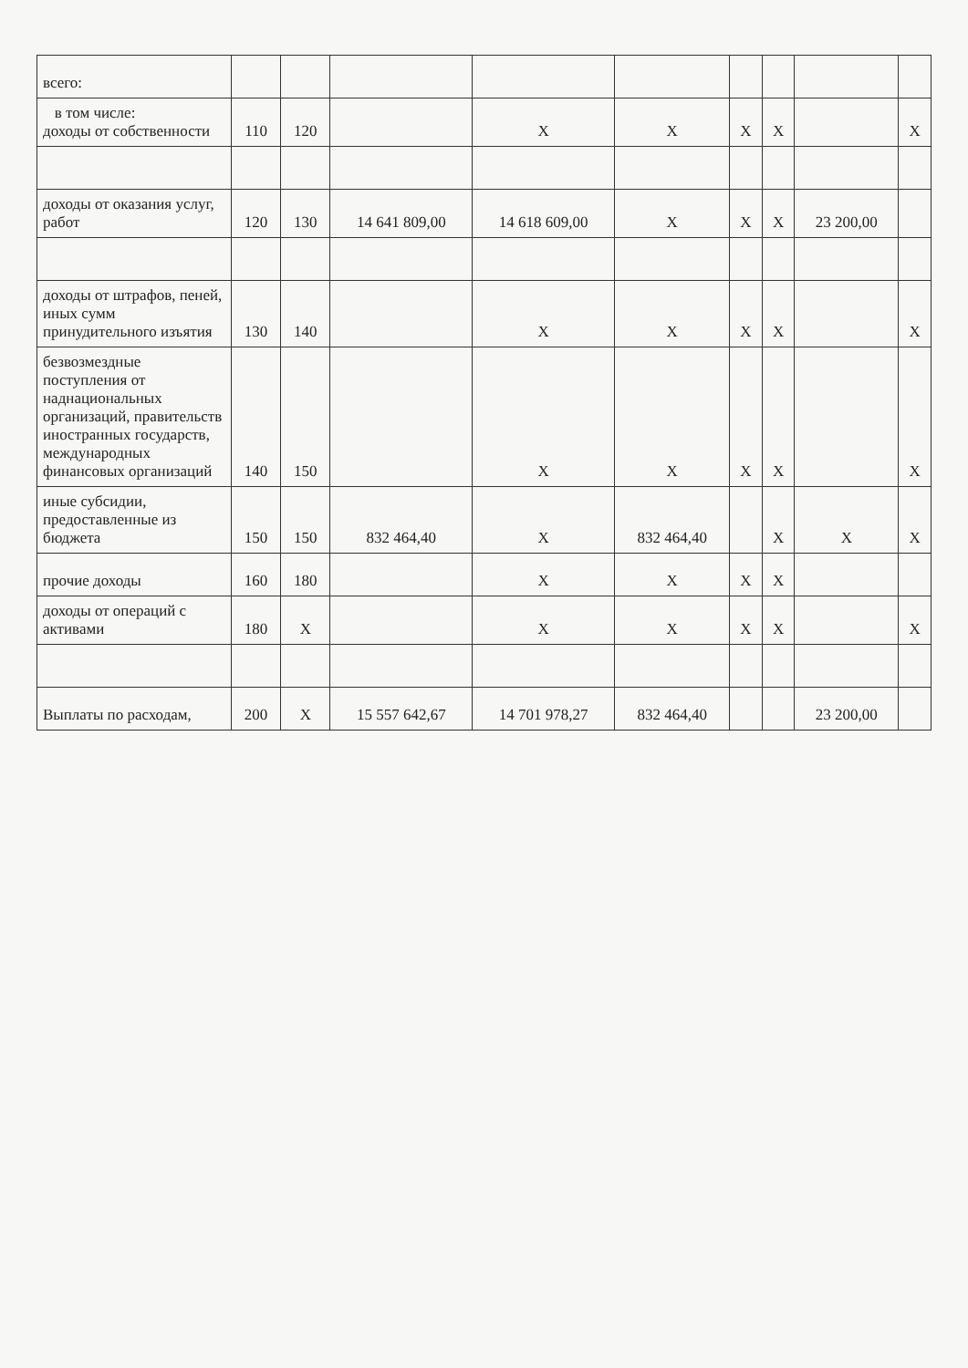| всего: | | | | | | | | | |
| в том числе: доходы от собственности | 110 | 120 | | X | X | X | X | | X |
| доходы от оказания услуг, работ | 120 | 130 | 14 641 809,00 | 14 618 609,00 | X | X | X | 23 200,00 | |
| доходы от штрафов, пеней, иных сумм принудительного изъятия | 130 | 140 | | X | X | X | X | | X |
| безвозмездные поступления от наднациональных организаций, правительств иностранных государств, международных финансовых организаций | 140 | 150 | | X | X | X | X | | X |
| иные субсидии, предоставленные из бюджета | 150 | 150 | 832 464,40 | X | 832 464,40 | | X | X | X |
| прочие доходы | 160 | 180 | | X | X | X | X | | |
| доходы от операций с активами | 180 | X | | X | X | X | X | | X |
| Выплаты по расходам, | 200 | X | 15 557 642,67 | 14 701 978,27 | 832 464,40 | | | 23 200,00 | |